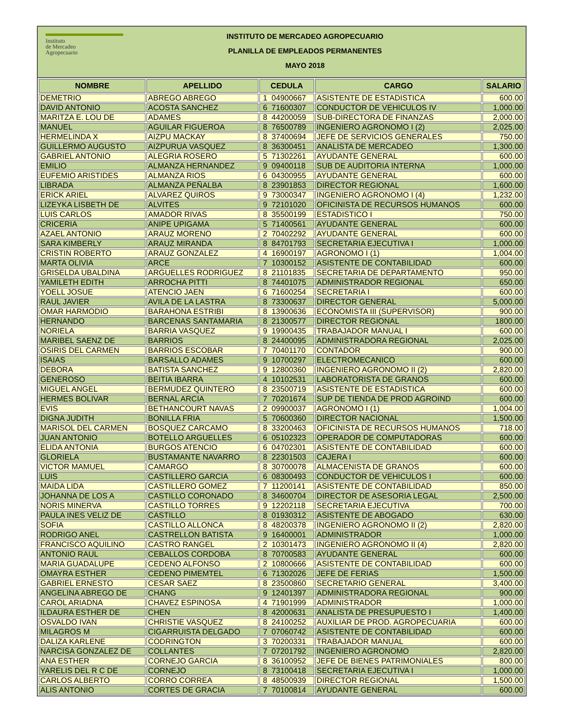Instituto
de Mercadeo
Agropecuario
INSTITUTO DE MERCADEO AGROPECUARIO
PLANILLA DE EMPLEADOS PERMANENTES
MAYO 2018
| NOMBRE | APELLIDO | CEDULA | CARGO | SALARIO |
| --- | --- | --- | --- | --- |
| DEMETRIO | ABREGO ABREGO | 1 04900667 | ASISTENTE DE ESTADISTICA | 600.00 |
| DAVID ANTONIO | ACOSTA SANCHEZ | 6 71600307 | CONDUCTOR DE VEHICULOS IV | 1,000.00 |
| MARITZA E. LOU DE | ADAMES | 8 44200059 | SUB-DIRECTORA DE FINANZAS | 2,000.00 |
| MANUEL | AGUILAR FIGUEROA | 8 76500789 | INGENIERO AGRONOMO I (2) | 2,025.00 |
| HERMELINDA X | AIZPU MACKAY | 8 37400694 | JEFE DE SERVICIOS GENERALES | 750.00 |
| GUILLERMO AUGUSTO | AIZPURUA VASQUEZ | 8 36300451 | ANALISTA DE MERCADEO | 1,300.00 |
| GABRIEL ANTONIO | ALEGRIA ROSERO | 5 71302261 | AYUDANTE GENERAL | 600.00 |
| EMILIO | ALMANZA HERNANDEZ | 9 09400118 | SUB DE AUDITORIA INTERNA | 1,000.00 |
| EUFEMIO ARISTIDES | ALMANZA RIOS | 6 04300955 | AYUDANTE GENERAL | 600.00 |
| LIBRADA | ALMANZA PEÑALBA | 8 23901853 | DIRECTOR REGIONAL | 1,600.00 |
| ERICK ARIEL | ALVAREZ QUIROS | 9 73000347 | INGENIERO AGRONOMO I (4) | 1,232.00 |
| LIZEYKA LISBETH DE | ALVITES | 9 72101020 | OFICINISTA DE RECURSOS HUMANOS | 600.00 |
| LUIS CARLOS | AMADOR RIVAS | 8 35500199 | ESTADISTICO I | 750.00 |
| CRICERIA | ANIPE UPIGAMA | 5 71400561 | AYUDANTE GENERAL | 600.00 |
| AZAEL ANTONIO | ARAUZ MORENO | 2 70402292 | AYUDANTE GENERAL | 600.00 |
| SARA KIMBERLY | ARAUZ MIRANDA | 8 84701793 | SECRETARIA EJECUTIVA I | 1,000.00 |
| CRISTIN ROBERTO | ARAUZ GONZALEZ | 4 16900197 | AGRONOMO I (1) | 1,004.00 |
| MARTA OLIVIA | ARCE | 7 10300152 | ASISTENTE DE CONTABILIDAD | 600.00 |
| GRISELDA UBALDINA | ARGUELLES RODRIGUEZ | 8 21101835 | SECRETARIA DE DEPARTAMENTO | 950.00 |
| YAMILETH EDITH | ARROCHA PITTI | 8 74401075 | ADMINISTRADOR REGIONAL | 650.00 |
| YOELL JOSUE | ATENCIO JAEN | 6 71600254 | SECRETARIA I | 600.00 |
| RAUL JAVIER | AVILA DE LA LASTRA | 8 73300637 | DIRECTOR GENERAL | 5,000.00 |
| OMAR HARMODIO | BARAHONA ESTRIBI | 8 13900636 | ECONOMISTA III (SUPERVISOR) | 900.00 |
| HERNANDO | BARCENAS SANTAMARIA | 8 21300577 | DIRECTOR REGIONAL | 1800.00 |
| NORIELA | BARRIA VASQUEZ | 9 19900435 | TRABAJADOR MANUAL I | 600.00 |
| MARIBEL SAENZ DE | BARRIOS | 8 24400095 | ADMINISTRADORA REGIONAL | 2,025.00 |
| OSIRIS DEL CARMEN | BARRIOS ESCOBAR | 7 70401170 | CONTADOR | 900.00 |
| ISAIAS | BARSALLO ADAMES | 9 10700297 | ELECTROMECANICO | 600.00 |
| DEBORA | BATISTA SANCHEZ | 9 12800360 | INGENIERO AGRONOMO II (2) | 2,820.00 |
| GENEROSO | BEITIA IBARRA | 4 10102531 | LABORATORISTA DE GRANOS | 600.00 |
| MIGUEL ANGEL | BERMUDEZ QUINTERO | 8 23500719 | ASISTENTE DE ESTADISTICA | 600.00 |
| HERMES BOLIVAR | BERNAL ARCIA | 7 70201674 | SUP DE TIENDA DE PROD AGROIND | 600.00 |
| EVIS | BETHANCOURT NAVAS | 2 09900037 | AGRONOMO I (1) | 1,004.00 |
| DIGNA JUDITH | BONILLA FRIA | 5 70600360 | DIRECTOR NACIONAL | 1,500.00 |
| MARISOL DEL CARMEN | BOSQUEZ CARCAMO | 8 33200463 | OFICINISTA DE RECURSOS HUMANOS | 718.00 |
| JUAN ANTONIO | BOTELLO ARGUELLES | 6 05102323 | OPERADOR DE COMPUTADORAS | 600.00 |
| ELIDA ANTONIA | BURGOS ATENCIO | 6 04702301 | ASISTENTE DE CONTABILIDAD | 600.00 |
| GLORIELA | BUSTAMANTE NAVARRO | 8 22301503 | CAJERA I | 600.00 |
| VICTOR MAMUEL | CAMARGO | 8 30700078 | ALMACENISTA DE GRANOS | 600.00 |
| LUIS | CASTILLERO GARCIA | 6 08300493 | CONDUCTOR DE VEHICULOS I | 600.00 |
| MAIDA LIDA | CASTILLERO GOMEZ | 7 11200141 | ASISTENTE DE CONTABILIDAD | 850.00 |
| JOHANNA DE LOS A | CASTILLO CORONADO | 8 34600704 | DIRECTOR DE ASESORIA LEGAL | 2,500.00 |
| NORIS MINERVA | CASTILLO TORRES | 9 12202118 | SECRETARIA EJECUTIVA | 700.00 |
| PAULA INES VELIZ DE | CASTILLO | 8 01930312 | ASISTENTE DE ABOGADO | 630.00 |
| SOFIA | CASTILLO ALLONCA | 8 48200378 | INGENIERO AGRONOMO II (2) | 2,820.00 |
| RODRIGO ANEL | CASTRELLON BATISTA | 9 16400001 | ADMINISTRADOR | 1,000.00 |
| FRANCISCO AQUILINO | CASTRO RANGEL | 2 10301473 | INGENIERO AGRONOMO II (4) | 2,820.00 |
| ANTONIO RAUL | CEBALLOS CORDOBA | 8 70700583 | AYUDANTE GENERAL | 600.00 |
| MARIA GUADALUPE | CEDENO ALFONSO | 2 10800666 | ASISTENTE DE CONTABILIDAD | 600.00 |
| OMAYRA ESTHER | CEDENO PIMEMTEL | 6 71302026 | JEFE DE FERIAS | 1,500.00 |
| GABRIEL ERNESTO | CESAR SAEZ | 8 23500860 | SECRETARIO GENERAL | 3,400.00 |
| ANGELINA ABREGO DE | CHANG | 9 12401397 | ADMINISTRADORA REGIONAL | 900.00 |
| CAROL ARIADNA | CHAVEZ ESPINOSA | 4 71901999 | ADMINISTRADOR | 1,000.00 |
| ILDAURA ESTHER DE | CHEN | 8 42000631 | ANALISTA DE PRESUPUESTO I | 1,400.00 |
| OSVALDO IVAN | CHRISTIE VASQUEZ | 8 24100252 | AUXILIAR DE PROD. AGROPECUARIA | 600.00 |
| MILAGROS M | CIGARRUISTA DELGADO | 7 07060742 | ASISTENTE DE CONTABILIDAD | 600.00 |
| DALIZA KARLENE | CODRINGTON | 3 70200331 | TRABAJADOR MANUAL | 600.00 |
| NARCISA GONZALEZ DE | COLLANTES | 7 07201792 | INGENIERO AGRONOMO | 2,820.00 |
| ANA ESTHER | CORNEJO GARCIA | 8 36100952 | JEFE DE BIENES PATRIMONIALES | 800.00 |
| YARELIS DEL R C DE | CORNEJO | 8 73100418 | SECRETARIA EJECUTIVA I | 1,000.00 |
| CARLOS ALBERTO | CORRO CORREA | 8 48500939 | DIRECTOR REGIONAL | 1,500.00 |
| ALIS ANTONIO | CORTES DE GRACIA | 7 70100814 | AYUDANTE GENERAL | 600.00 |